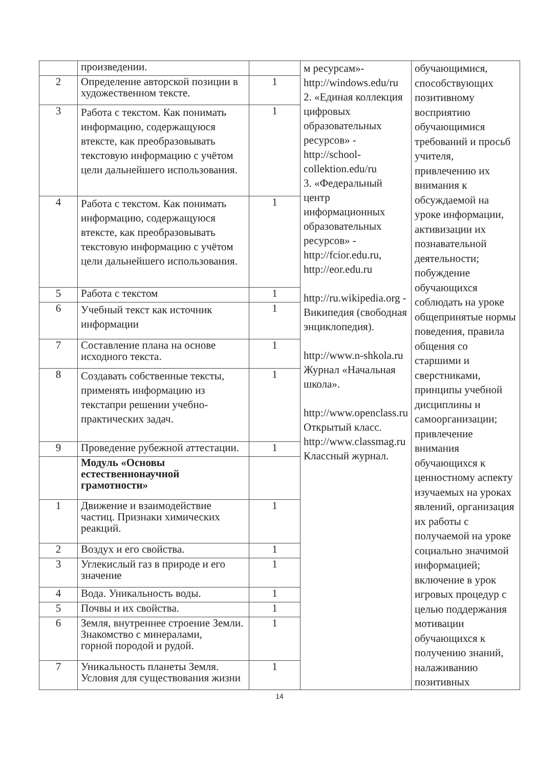| | произведении. | | м ресурсам»- http://windows.edu/ru 2. «Единая коллекция цифровых образовательных ресурсов» - http://school-collektion.edu/ru 3. «Федеральный центр информационных образовательных ресурсов» - http://fcior.edu.ru , http://eor.edu.ru http://ru.wikipedia.org - Википедия (свободная энциклопедия). http://www.n-shkola.ru Журнал «Начальная школа». http://www.openclass.ru Открытый класс. http://www.classmag.ru Классный журнал. | обучающимися, способствующих позитивному восприятию обучающимися требований и просьб учителя, привлечению их внимания к обсуждаемой на уроке информации, активизации их познавательной деятельности; побуждение обучающихся соблюдать на уроке общепринятые нормы поведения, правила общения со старшими и сверстниками, принципы учебной дисциплины и самоорганизации; привлечение внимания обучающихся к ценностному аспекту изучаемых на уроках явлений, организация их работы с получаемой на уроке социально значимой информацией; включение в урок игровых процедур с целью поддержания мотивации обучающихся к получению знаний, налаживанию позитивных |
| 2 | Определение авторской позиции в художественном тексте. | 1 | | |
| 3 | Работа с текстом. Как понимать информацию, содержащуюся втексте, как преобразовывать текстовую информацию с учётом цели дальнейшего использования. | 1 | | |
| 4 | Работа с текстом. Как понимать информацию, содержащуюся втексте, как преобразовывать текстовую информацию с учётом цели дальнейшего использования. | 1 | | |
| 5 | Работа с текстом | 1 | | |
| 6 | Учебный текст как источник информации | 1 | | |
| 7 | Составление плана на основе исходного текста. | 1 | | |
| 8 | Создавать собственные тексты, применять информацию из текстапри решении учебно-практических задач. | 1 | | |
| 9 | Проведение рубежной аттестации. | 1 | | |
| | Модуль «Основы естественнонаучной грамотности» | | | |
| 1 | Движение и взаимодействие частиц. Признаки химических реакций. | 1 | | |
| 2 | Воздух и его свойства. | 1 | | |
| 3 | Углекислый газ в природе и его значение | 1 | | |
| 4 | Вода. Уникальность воды. | 1 | | |
| 5 | Почвы и их свойства. | 1 | | |
| 6 | Земля, внутреннее строение Земли. Знакомство с минералами, горной породой и рудой. | 1 | | |
| 7 | Уникальность планеты Земля. Условия для существования жизни | 1 | | |
14